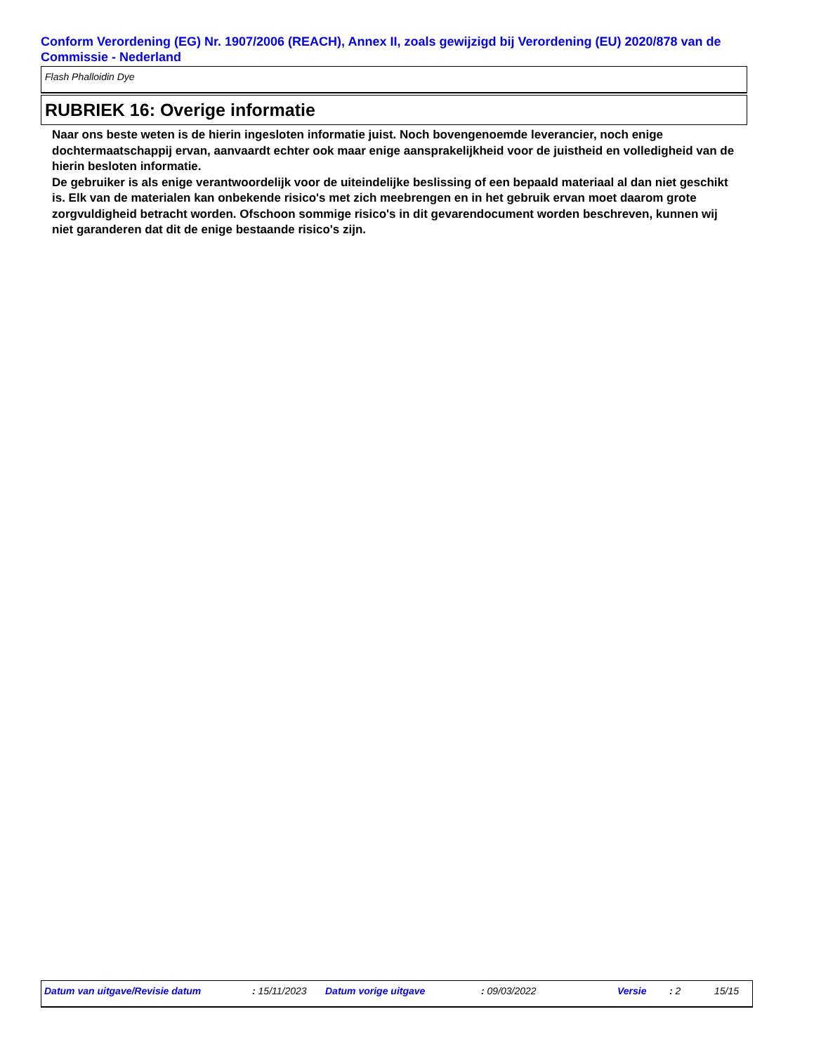Conform Verordening (EG) Nr. 1907/2006 (REACH), Annex II, zoals gewijzigd bij Verordening (EU) 2020/878 van de Commissie - Nederland
Flash Phalloidin Dye
RUBRIEK 16: Overige informatie
Naar ons beste weten is de hierin ingesloten informatie juist. Noch bovengenoemde leverancier, noch enige dochtermaatschappij ervan, aanvaardt echter ook maar enige aansprakelijkheid voor de juistheid en volledigheid van de hierin besloten informatie.
De gebruiker is als enige verantwoordelijk voor de uiteindelijke beslissing of een bepaald materiaal al dan niet geschikt is. Elk van de materialen kan onbekende risico's met zich meebrengen en in het gebruik ervan moet daarom grote zorgvuldigheid betracht worden. Ofschoon sommige risico's in dit gevarendocument worden beschreven, kunnen wij niet garanderen dat dit de enige bestaande risico's zijn.
Datum van uitgave/Revisie datum : 15/11/2023 Datum vorige uitgave : 09/03/2022 Versie : 2 15/15